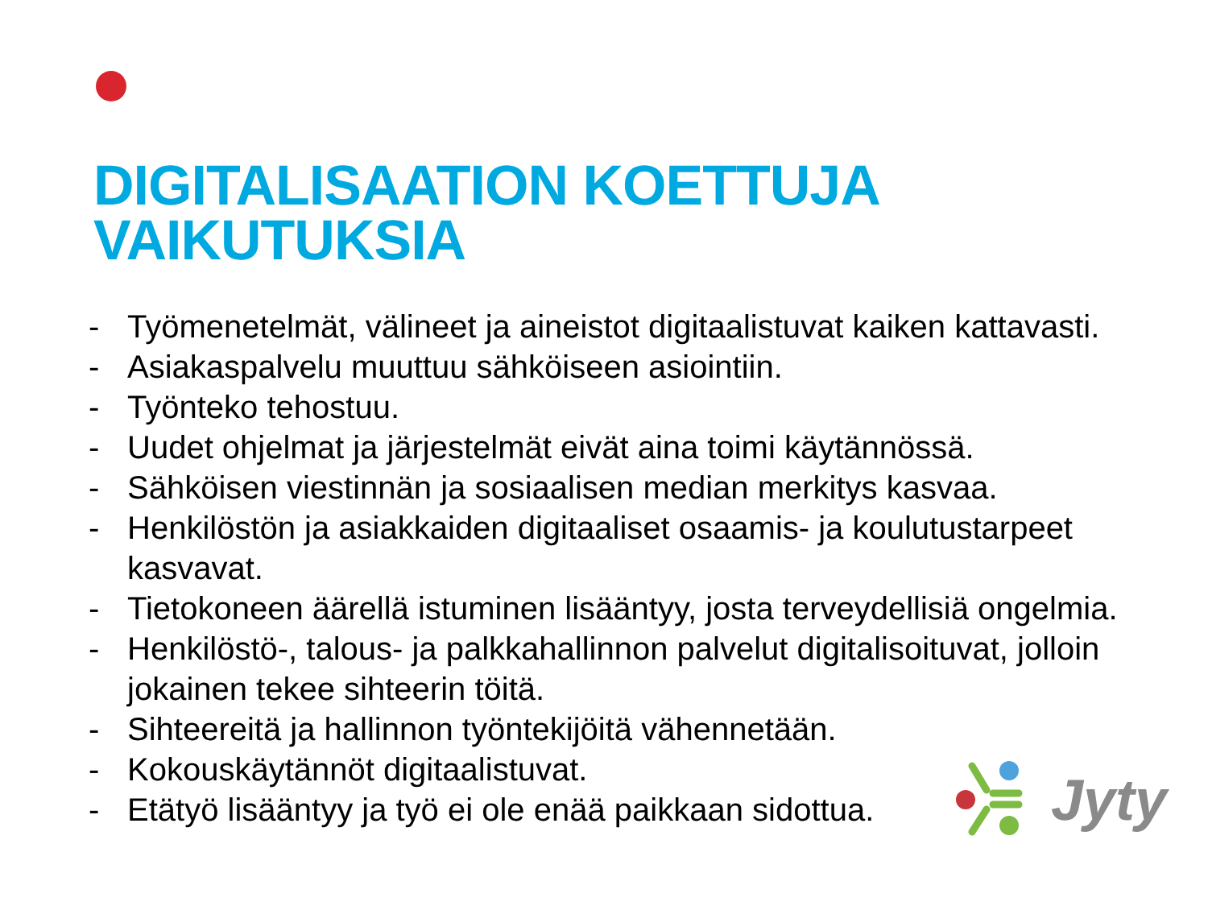DIGITALISAATION KOETTUJA
VAIKUTUKSIA
- Työmenetelmät, välineet ja aineistot digitaalistuvat kaiken kattavasti.
- Asiakaspalvelu muuttuu sähköiseen asiointiin.
- Työnteko tehostuu.
- Uudet ohjelmat ja järjestelmät eivät aina toimi käytännössä.
- Sähköisen viestinnän ja sosiaalisen median merkitys kasvaa.
- Henkilöstön ja asiakkaiden digitaaliset osaamis- ja koulutustarpeet kasvavat.
- Tietokoneen äärellä istuminen lisääntyy, josta terveydellisiä ongelmia.
- Henkilöstö-, talous- ja palkkahallinnon palvelut digitalisoituvat, jolloin jokainen tekee sihteerin töitä.
- Sihteereitä ja hallinnon työntekijöitä vähennetään.
- Kokouskäytännöt digitaalistuvat.
- Etätyö lisääntyy ja työ ei ole enää paikkaan sidottua.
Jyty